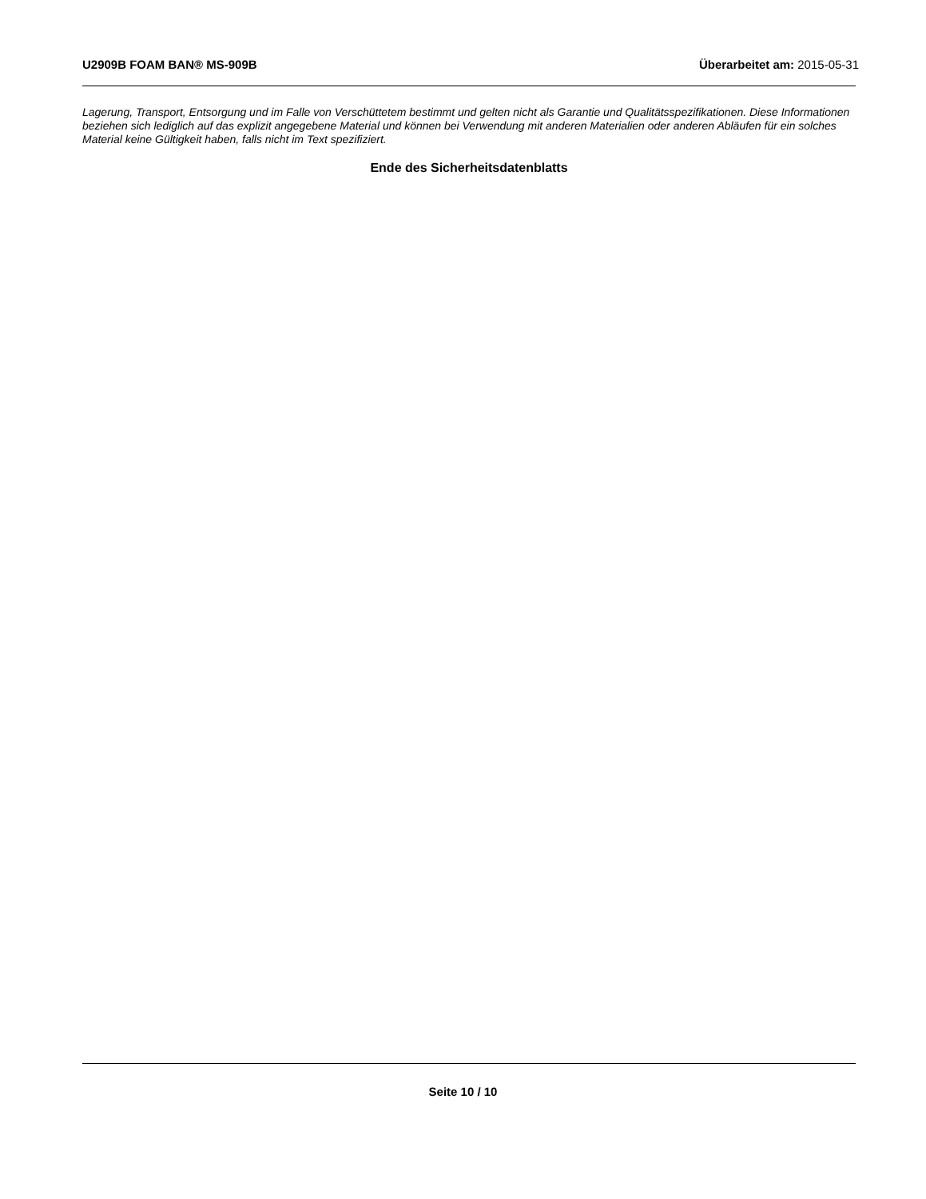U2909B FOAM BAN® MS-909B Überarbeitet am: 2015-05-31
Lagerung, Transport, Entsorgung und im Falle von Verschüttetem bestimmt und gelten nicht als Garantie und Qualitätsspezifikationen. Diese Informationen beziehen sich lediglich auf das explizit angegebene Material und können bei Verwendung mit anderen Materialien oder anderen Abläufen für ein solches Material keine Gültigkeit haben, falls nicht im Text spezifiziert.
Ende des Sicherheitsdatenblatts
Seite 10 / 10